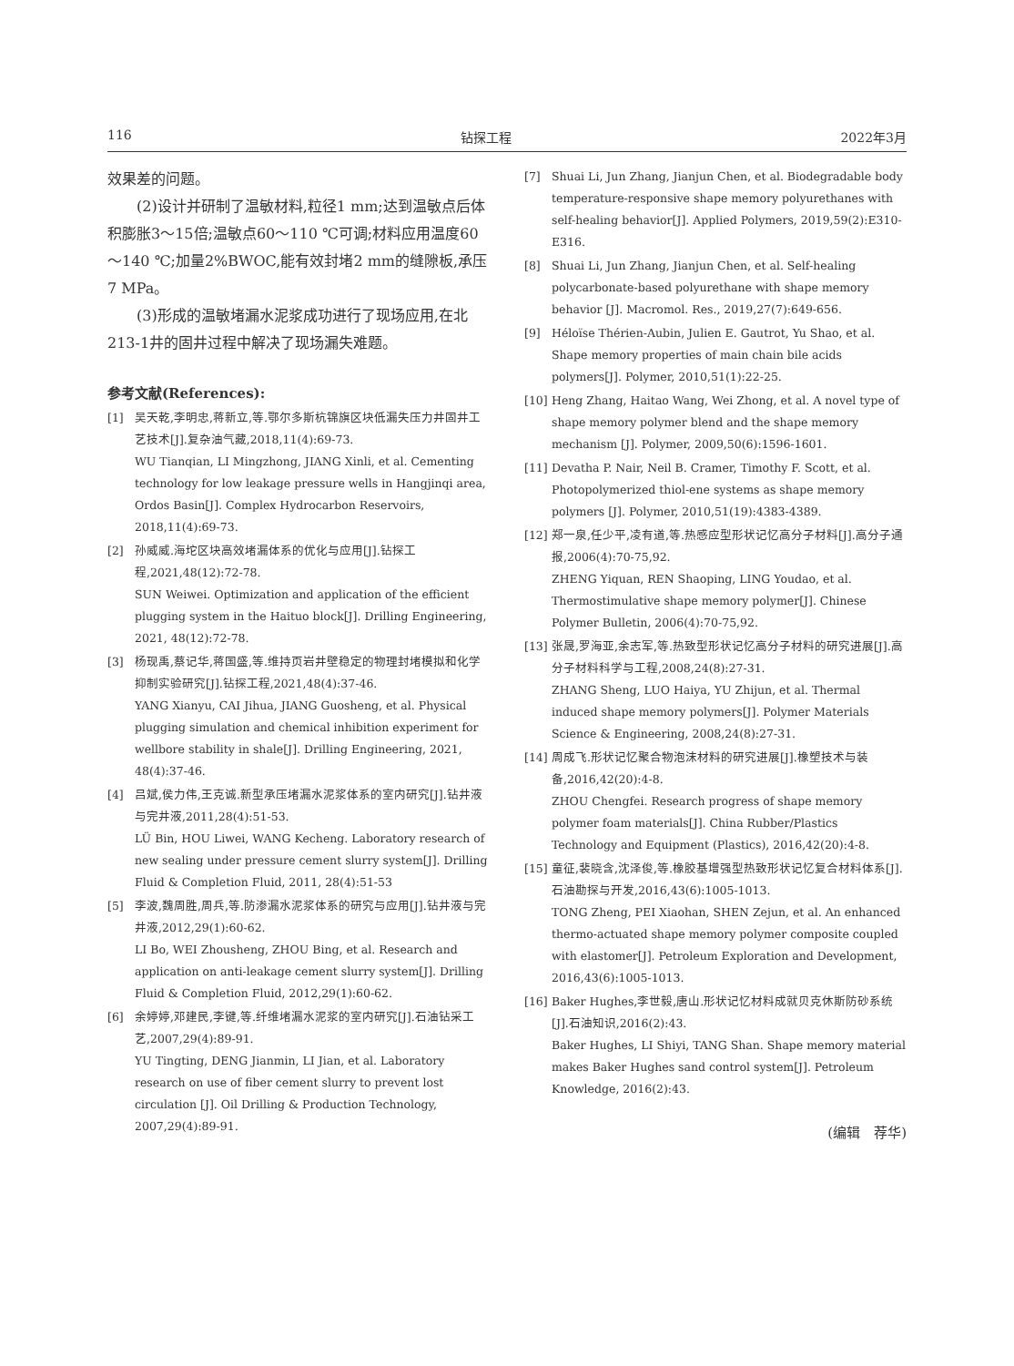116 钻探工程 2022年3月
效果差的问题。
(2)设计并研制了温敏材料,粒径1 mm;达到温敏点后体积膨胀3～15倍;温敏点60～110 ℃可调;材料应用温度60～140 ℃;加量2%BWOC,能有效封堵2 mm的缝隙板,承压7 MPa。
(3)形成的温敏堵漏水泥浆成功进行了现场应用,在北213-1井的固井过程中解决了现场漏失难题。
参考文献(References):
[1] 吴天乾,李明忠,蒋新立,等.鄂尔多斯杭锦旗区块低漏失压力井固井工艺技术[J].复杂油气藏,2018,11(4):69-73.
WU Tianqian, LI Mingzhong, JIANG Xinli, et al. Cementing technology for low leakage pressure wells in Hangjinqi area, Ordos Basin[J]. Complex Hydrocarbon Reservoirs, 2018,11(4):69-73.
[2] 孙威威.海坨区块高效堵漏体系的优化与应用[J].钻探工程,2021,48(12):72-78.
SUN Weiwei. Optimization and application of the efficient plugging system in the Haituo block[J]. Drilling Engineering, 2021, 48(12):72-78.
[3] 杨现禹,蔡记华,蒋国盛,等.维持页岩井壁稳定的物理封堵模拟和化学抑制实验研究[J].钻探工程,2021,48(4):37-46.
YANG Xianyu, CAI Jihua, JIANG Guosheng, et al. Physical plugging simulation and chemical inhibition experiment for wellbore stability in shale[J]. Drilling Engineering, 2021, 48(4):37-46.
[4] 吕斌,侯力伟,王克诚.新型承压堵漏水泥浆体系的室内研究[J].钻井液与完井液,2011,28(4):51-53.
LÜ Bin, HOU Liwei, WANG Kecheng. Laboratory research of new sealing under pressure cement slurry system[J]. Drilling Fluid & Completion Fluid, 2011, 28(4):51-53
[5] 李波,魏周胜,周兵,等.防渗漏水泥浆体系的研究与应用[J].钻井液与完井液,2012,29(1):60-62.
LI Bo, WEI Zhousheng, ZHOU Bing, et al. Research and application on anti-leakage cement slurry system[J]. Drilling Fluid & Completion Fluid, 2012,29(1):60-62.
[6] 余婷婷,邓建民,李键,等.纤维堵漏水泥浆的室内研究[J].石油钻采工艺,2007,29(4):89-91.
YU Tingting, DENG Jianmin, LI Jian, et al. Laboratory research on use of fiber cement slurry to prevent lost circulation [J]. Oil Drilling & Production Technology, 2007,29(4):89-91.
[7] Shuai Li, Jun Zhang, Jianjun Chen, et al. Biodegradable body temperature-responsive shape memory polyurethanes with self-healing behavior[J]. Applied Polymers, 2019,59(2):E310-E316.
[8] Shuai Li, Jun Zhang, Jianjun Chen, et al. Self-healing polycarbonate-based polyurethane with shape memory behavior [J]. Macromol. Res., 2019,27(7):649-656.
[9] Héloïse Thérien-Aubin, Julien E. Gautrot, Yu Shao, et al. Shape memory properties of main chain bile acids polymers[J]. Polymer, 2010,51(1):22-25.
[10] Heng Zhang, Haitao Wang, Wei Zhong, et al. A novel type of shape memory polymer blend and the shape memory mechanism [J]. Polymer, 2009,50(6):1596-1601.
[11] Devatha P. Nair, Neil B. Cramer, Timothy F. Scott, et al. Photopolymerized thiol-ene systems as shape memory polymers [J]. Polymer, 2010,51(19):4383-4389.
[12] 郑一泉,任少平,凌有道,等.热感应型形状记忆高分子材料[J].高分子通报,2006(4):70-75,92.
ZHENG Yiquan, REN Shaoping, LING Youdao, et al. Thermostimulative shape memory polymer[J]. Chinese Polymer Bulletin, 2006(4):70-75,92.
[13] 张晟,罗海亚,余志军,等.热致型形状记忆高分子材料的研究进展[J].高分子材料科学与工程,2008,24(8):27-31.
ZHANG Sheng, LUO Haiya, YU Zhijun, et al. Thermal induced shape memory polymers[J]. Polymer Materials Science & Engineering, 2008,24(8):27-31.
[14] 周成飞.形状记忆聚合物泡沫材料的研究进展[J].橡塑技术与装备,2016,42(20):4-8.
ZHOU Chengfei. Research progress of shape memory polymer foam materials[J]. China Rubber/Plastics Technology and Equipment (Plastics), 2016,42(20):4-8.
[15] 童征,裴晓含,沈泽俊,等.橡胶基增强型热致形状记忆复合材料体系[J].石油勘探与开发,2016,43(6):1005-1013.
TONG Zheng, PEI Xiaohan, SHEN Zejun, et al. An enhanced thermo-actuated shape memory polymer composite coupled with elastomer[J]. Petroleum Exploration and Development, 2016,43(6):1005-1013.
[16] Baker Hughes,李世毅,唐山.形状记忆材料成就贝克休斯防砂系统[J].石油知识,2016(2):43.
Baker Hughes, LI Shiyi, TANG Shan. Shape memory material makes Baker Hughes sand control system[J]. Petroleum Knowledge, 2016(2):43.
(编辑　荐华)